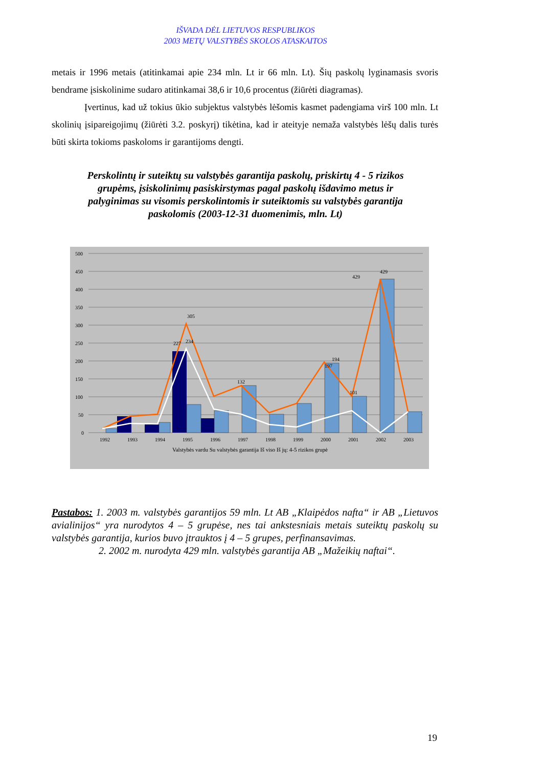IŠVADA DĖL LIETUVOS RESPUBLIKOS
2003 METŲ VALSTYBĖS SKOLOS ATASKAITOS
metais ir 1996 metais (atitinkamai apie 234 mln. Lt ir 66 mln. Lt). Šių paskolų lyginamasis svoris bendrame įsiskolinime sudaro atitinkamai 38,6 ir 10,6 procentus (žiūrėti diagramas).
Įvertinus, kad už tokius ūkio subjektus valstybės lėšomis kasmet padengiama virš 100 mln. Lt skolinių įsipareigojimų (žiūrėti 3.2. poskyrį) tikėtina, kad ir ateityje nemaža valstybės lėšų dalis turės būti skirta tokioms paskoloms ir garantijoms dengti.
Perskolintų ir suteiktų su valstybės garantija paskolų, priskirtų 4 - 5 rizikos grupėms, įsiskolinimų pasiskirstymas pagal paskolų išdavimo metus ir palyginimas su visomis perskolintomis ir suteiktomis su valstybės garantija paskolomis (2003-12-31 duomenimis, mln. Lt)
500
450
400
350
300
250
200
150
100
50
0
1992
1993
1994
1995
1996
1997
1998
1999
2000
2001
2002
2003
305
429
429
194
197
132
101
234
227
Valstybės vardu Su valstybės garantija Iš viso Iš jų: 4-5 rizikos grupė
Pastabos: 1. 2003 m. valstybės garantijos 59 mln. Lt AB „Klaipėdos nafta“ ir AB „Lietuvos avialinijos“ yra nurodytos 4 – 5 grupėse, nes tai ankstesniais metais suteiktų paskolų su valstybės garantija, kurios buvo įtrauktos į 4 – 5 grupes, perfinansavimas.
2. 2002 m. nurodyta 429 mln. valstybės garantija AB „Mažeikių naftai“.
19